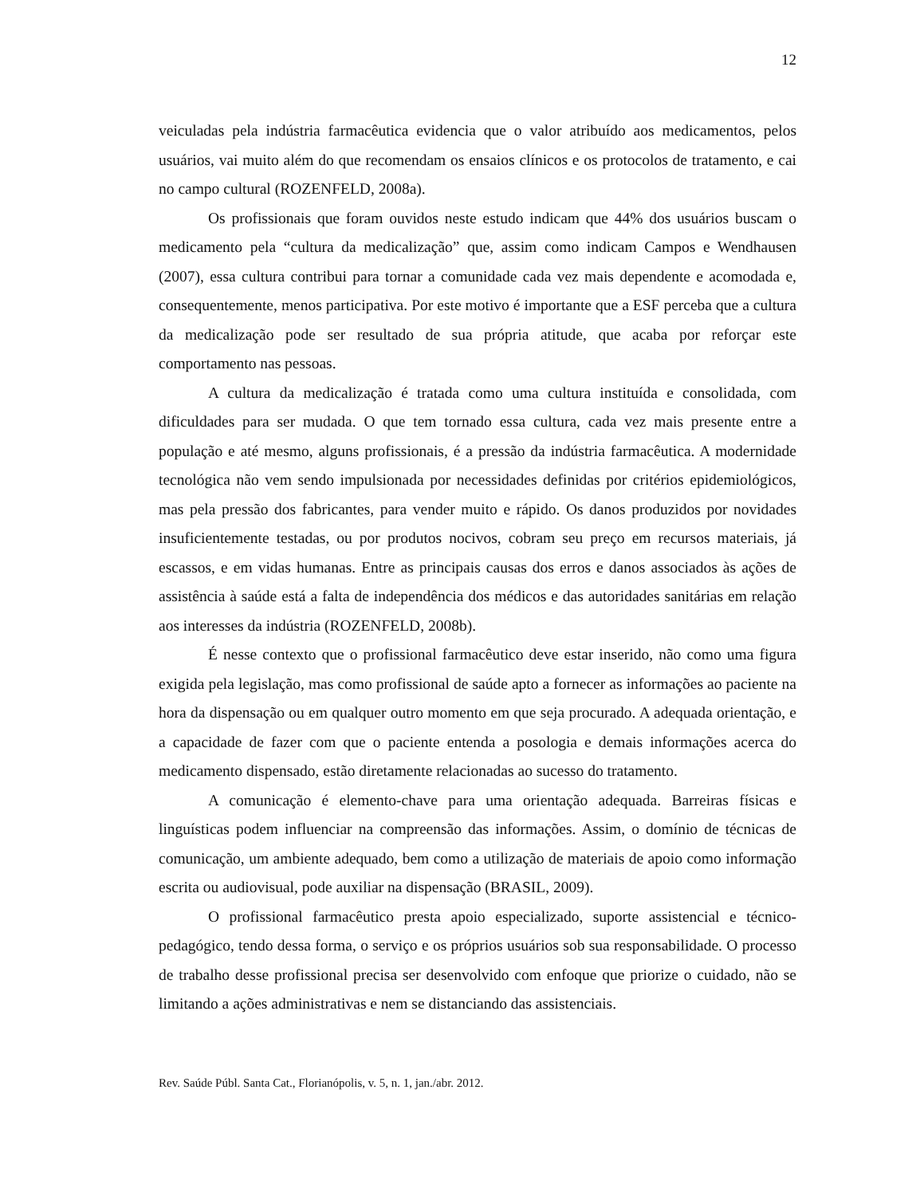12
veiculadas pela indústria farmacêutica evidencia que o valor atribuído aos medicamentos, pelos usuários, vai muito além do que recomendam os ensaios clínicos e os protocolos de tratamento, e cai no campo cultural (ROZENFELD, 2008a).
Os profissionais que foram ouvidos neste estudo indicam que 44% dos usuários buscam o medicamento pela “cultura da medicalização” que, assim como indicam Campos e Wendhausen (2007), essa cultura contribui para tornar a comunidade cada vez mais dependente e acomodada e, consequentemente, menos participativa. Por este motivo é importante que a ESF perceba que a cultura da medicalização pode ser resultado de sua própria atitude, que acaba por reforçar este comportamento nas pessoas.
A cultura da medicalização é tratada como uma cultura instituída e consolidada, com dificuldades para ser mudada. O que tem tornado essa cultura, cada vez mais presente entre a população e até mesmo, alguns profissionais, é a pressão da indústria farmacêutica. A modernidade tecnológica não vem sendo impulsionada por necessidades definidas por critérios epidemiológicos, mas pela pressão dos fabricantes, para vender muito e rápido. Os danos produzidos por novidades insuficientemente testadas, ou por produtos nocivos, cobram seu preço em recursos materiais, já escassos, e em vidas humanas. Entre as principais causas dos erros e danos associados às ações de assistência à saúde está a falta de independência dos médicos e das autoridades sanitárias em relação aos interesses da indústria (ROZENFELD, 2008b).
É nesse contexto que o profissional farmacêutico deve estar inserido, não como uma figura exigida pela legislação, mas como profissional de saúde apto a fornecer as informações ao paciente na hora da dispensação ou em qualquer outro momento em que seja procurado. A adequada orientação, e a capacidade de fazer com que o paciente entenda a posologia e demais informações acerca do medicamento dispensado, estão diretamente relacionadas ao sucesso do tratamento.
A comunicação é elemento-chave para uma orientação adequada. Barreiras físicas e linguísticas podem influenciar na compreensão das informações. Assim, o domínio de técnicas de comunicação, um ambiente adequado, bem como a utilização de materiais de apoio como informação escrita ou audiovisual, pode auxiliar na dispensação (BRASIL, 2009).
O profissional farmacêutico presta apoio especializado, suporte assistencial e técnico-pedagógico, tendo dessa forma, o serviço e os próprios usuários sob sua responsabilidade. O processo de trabalho desse profissional precisa ser desenvolvido com enfoque que priorize o cuidado, não se limitando a ações administrativas e nem se distanciando das assistenciais.
Rev. Saúde Públ. Santa Cat., Florianópolis, v. 5, n. 1, jan./abr. 2012.